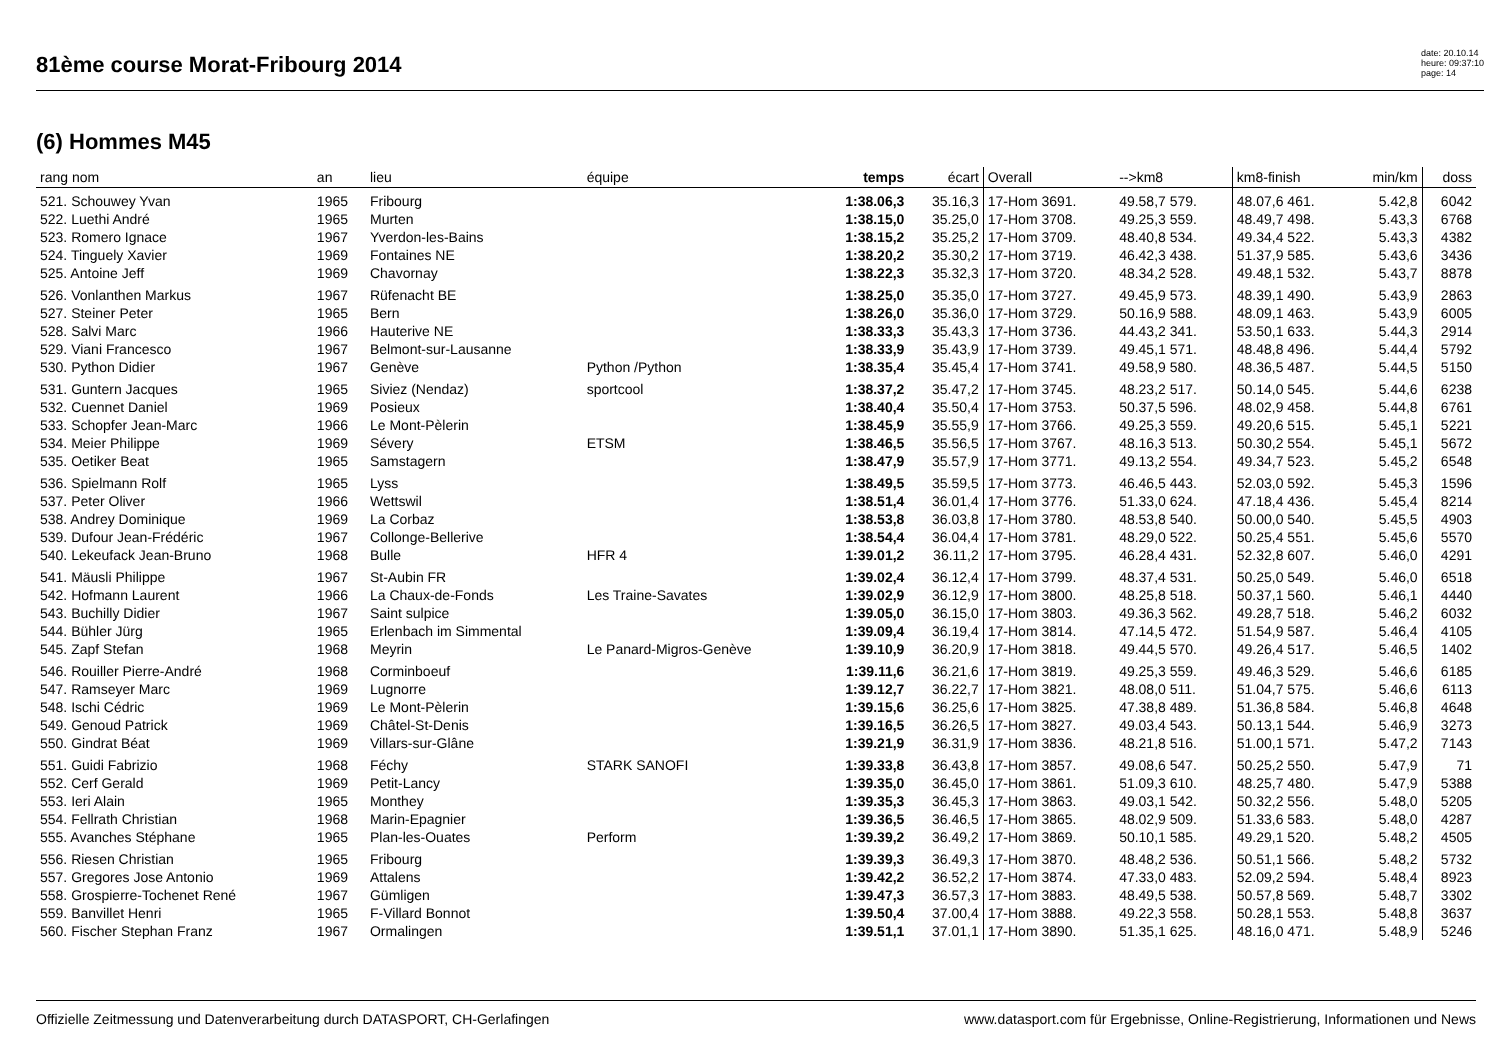81ème course Morat-Fribourg 2014
date: 20.10.14
heure: 09:37:10
page: 14
(6) Hommes M45
| rang nom | an | lieu | équipe | temps | écart | Overall | -->km8 | km8-finish | min/km | doss |
| --- | --- | --- | --- | --- | --- | --- | --- | --- | --- | --- |
| 521. Schouwey Yvan | 1965 | Fribourg | | 1:38.06,3 | 35.16,3 | 17-Hom 3691. | 49.58,7 579. | 48.07,6 461. | 5.42,8 | 6042 |
| 522. Luethi André | 1965 | Murten | | 1:38.15,0 | 35.25,0 | 17-Hom 3708. | 49.25,3 559. | 48.49,7 498. | 5.43,3 | 6768 |
| 523. Romero Ignace | 1967 | Yverdon-les-Bains | | 1:38.15,2 | 35.25,2 | 17-Hom 3709. | 48.40,8 534. | 49.34,4 522. | 5.43,3 | 4382 |
| 524. Tinguely Xavier | 1969 | Fontaines NE | | 1:38.20,2 | 35.30,2 | 17-Hom 3719. | 46.42,3 438. | 51.37,9 585. | 5.43,6 | 3436 |
| 525. Antoine Jeff | 1969 | Chavornay | | 1:38.22,3 | 35.32,3 | 17-Hom 3720. | 48.34,2 528. | 49.48,1 532. | 5.43,7 | 8878 |
| 526. Vonlanthen Markus | 1967 | Rüfenacht BE | | 1:38.25,0 | 35.35,0 | 17-Hom 3727. | 49.45,9 573. | 48.39,1 490. | 5.43,9 | 2863 |
| 527. Steiner Peter | 1965 | Bern | | 1:38.26,0 | 35.36,0 | 17-Hom 3729. | 50.16,9 588. | 48.09,1 463. | 5.43,9 | 6005 |
| 528. Salvi Marc | 1966 | Hauterive NE | | 1:38.33,3 | 35.43,3 | 17-Hom 3736. | 44.43,2 341. | 53.50,1 633. | 5.44,3 | 2914 |
| 529. Viani Francesco | 1967 | Belmont-sur-Lausanne | | 1:38.33,9 | 35.43,9 | 17-Hom 3739. | 49.45,1 571. | 48.48,8 496. | 5.44,4 | 5792 |
| 530. Python Didier | 1967 | Genève | Python /Python | 1:38.35,4 | 35.45,4 | 17-Hom 3741. | 49.58,9 580. | 48.36,5 487. | 5.44,5 | 5150 |
| 531. Guntern Jacques | 1965 | Siviez (Nendaz) | sportcool | 1:38.37,2 | 35.47,2 | 17-Hom 3745. | 48.23,2 517. | 50.14,0 545. | 5.44,6 | 6238 |
| 532. Cuennet Daniel | 1969 | Posieux | | 1:38.40,4 | 35.50,4 | 17-Hom 3753. | 50.37,5 596. | 48.02,9 458. | 5.44,8 | 6761 |
| 533. Schopfer Jean-Marc | 1966 | Le Mont-Pèlerin | | 1:38.45,9 | 35.55,9 | 17-Hom 3766. | 49.25,3 559. | 49.20,6 515. | 5.45,1 | 5221 |
| 534. Meier Philippe | 1969 | Sévery | ETSM | 1:38.46,5 | 35.56,5 | 17-Hom 3767. | 48.16,3 513. | 50.30,2 554. | 5.45,1 | 5672 |
| 535. Oetiker Beat | 1965 | Samstagern | | 1:38.47,9 | 35.57,9 | 17-Hom 3771. | 49.13,2 554. | 49.34,7 523. | 5.45,2 | 6548 |
| 536. Spielmann Rolf | 1965 | Lyss | | 1:38.49,5 | 35.59,5 | 17-Hom 3773. | 46.46,5 443. | 52.03,0 592. | 5.45,3 | 1596 |
| 537. Peter Oliver | 1966 | Wettswil | | 1:38.51,4 | 36.01,4 | 17-Hom 3776. | 51.33,0 624. | 47.18,4 436. | 5.45,4 | 8214 |
| 538. Andrey Dominique | 1969 | La Corbaz | | 1:38.53,8 | 36.03,8 | 17-Hom 3780. | 48.53,8 540. | 50.00,0 540. | 5.45,5 | 4903 |
| 539. Dufour Jean-Frédéric | 1967 | Collonge-Bellerive | | 1:38.54,4 | 36.04,4 | 17-Hom 3781. | 48.29,0 522. | 50.25,4 551. | 5.45,6 | 5570 |
| 540. Lekeufack Jean-Bruno | 1968 | Bulle | HFR 4 | 1:39.01,2 | 36.11,2 | 17-Hom 3795. | 46.28,4 431. | 52.32,8 607. | 5.46,0 | 4291 |
| 541. Mäusli Philippe | 1967 | St-Aubin FR | | 1:39.02,4 | 36.12,4 | 17-Hom 3799. | 48.37,4 531. | 50.25,0 549. | 5.46,0 | 6518 |
| 542. Hofmann Laurent | 1966 | La Chaux-de-Fonds | Les Traine-Savates | 1:39.02,9 | 36.12,9 | 17-Hom 3800. | 48.25,8 518. | 50.37,1 560. | 5.46,1 | 4440 |
| 543. Buchilly Didier | 1967 | Saint sulpice | | 1:39.05,0 | 36.15,0 | 17-Hom 3803. | 49.36,3 562. | 49.28,7 518. | 5.46,2 | 6032 |
| 544. Bühler Jürg | 1965 | Erlenbach im Simmental | | 1:39.09,4 | 36.19,4 | 17-Hom 3814. | 47.14,5 472. | 51.54,9 587. | 5.46,4 | 4105 |
| 545. Zapf Stefan | 1968 | Meyrin | Le Panard-Migros-Genève | 1:39.10,9 | 36.20,9 | 17-Hom 3818. | 49.44,5 570. | 49.26,4 517. | 5.46,5 | 1402 |
| 546. Rouiller Pierre-André | 1968 | Corminboeuf | | 1:39.11,6 | 36.21,6 | 17-Hom 3819. | 49.25,3 559. | 49.46,3 529. | 5.46,6 | 6185 |
| 547. Ramseyer Marc | 1969 | Lugnorre | | 1:39.12,7 | 36.22,7 | 17-Hom 3821. | 48.08,0 511. | 51.04,7 575. | 5.46,6 | 6113 |
| 548. Ischi Cédric | 1969 | Le Mont-Pèlerin | | 1:39.15,6 | 36.25,6 | 17-Hom 3825. | 47.38,8 489. | 51.36,8 584. | 5.46,8 | 4648 |
| 549. Genoud Patrick | 1969 | Châtel-St-Denis | | 1:39.16,5 | 36.26,5 | 17-Hom 3827. | 49.03,4 543. | 50.13,1 544. | 5.46,9 | 3273 |
| 550. Gindrat Béat | 1969 | Villars-sur-Glâne | | 1:39.21,9 | 36.31,9 | 17-Hom 3836. | 48.21,8 516. | 51.00,1 571. | 5.47,2 | 7143 |
| 551. Guidi Fabrizio | 1968 | Féchy | STARK SANOFI | 1:39.33,8 | 36.43,8 | 17-Hom 3857. | 49.08,6 547. | 50.25,2 550. | 5.47,9 | 71 |
| 552. Cerf Gerald | 1969 | Petit-Lancy | | 1:39.35,0 | 36.45,0 | 17-Hom 3861. | 51.09,3 610. | 48.25,7 480. | 5.47,9 | 5388 |
| 553. Ieri Alain | 1965 | Monthey | | 1:39.35,3 | 36.45,3 | 17-Hom 3863. | 49.03,1 542. | 50.32,2 556. | 5.48,0 | 5205 |
| 554. Fellrath Christian | 1968 | Marin-Epagnier | | 1:39.36,5 | 36.46,5 | 17-Hom 3865. | 48.02,9 509. | 51.33,6 583. | 5.48,0 | 4287 |
| 555. Avanches Stéphane | 1965 | Plan-les-Ouates | Perform | 1:39.39,2 | 36.49,2 | 17-Hom 3869. | 50.10,1 585. | 49.29,1 520. | 5.48,2 | 4505 |
| 556. Riesen Christian | 1965 | Fribourg | | 1:39.39,3 | 36.49,3 | 17-Hom 3870. | 48.48,2 536. | 50.51,1 566. | 5.48,2 | 5732 |
| 557. Gregores Jose Antonio | 1969 | Attalens | | 1:39.42,2 | 36.52,2 | 17-Hom 3874. | 47.33,0 483. | 52.09,2 594. | 5.48,4 | 8923 |
| 558. Grospierre-Tochenet René | 1967 | Gümligen | | 1:39.47,3 | 36.57,3 | 17-Hom 3883. | 48.49,5 538. | 50.57,8 569. | 5.48,7 | 3302 |
| 559. Banvillet Henri | 1965 | F-Villard Bonnot | | 1:39.50,4 | 37.00,4 | 17-Hom 3888. | 49.22,3 558. | 50.28,1 553. | 5.48,8 | 3637 |
| 560. Fischer Stephan Franz | 1967 | Ormalingen | | 1:39.51,1 | 37.01,1 | 17-Hom 3890. | 51.35,1 625. | 48.16,0 471. | 5.48,9 | 5246 |
Offizielle Zeitmessung und Datenverarbeitung durch DATASPORT, CH-Gerlafingen www.datasport.com für Ergebnisse, Online-Registrierung, Informationen und News